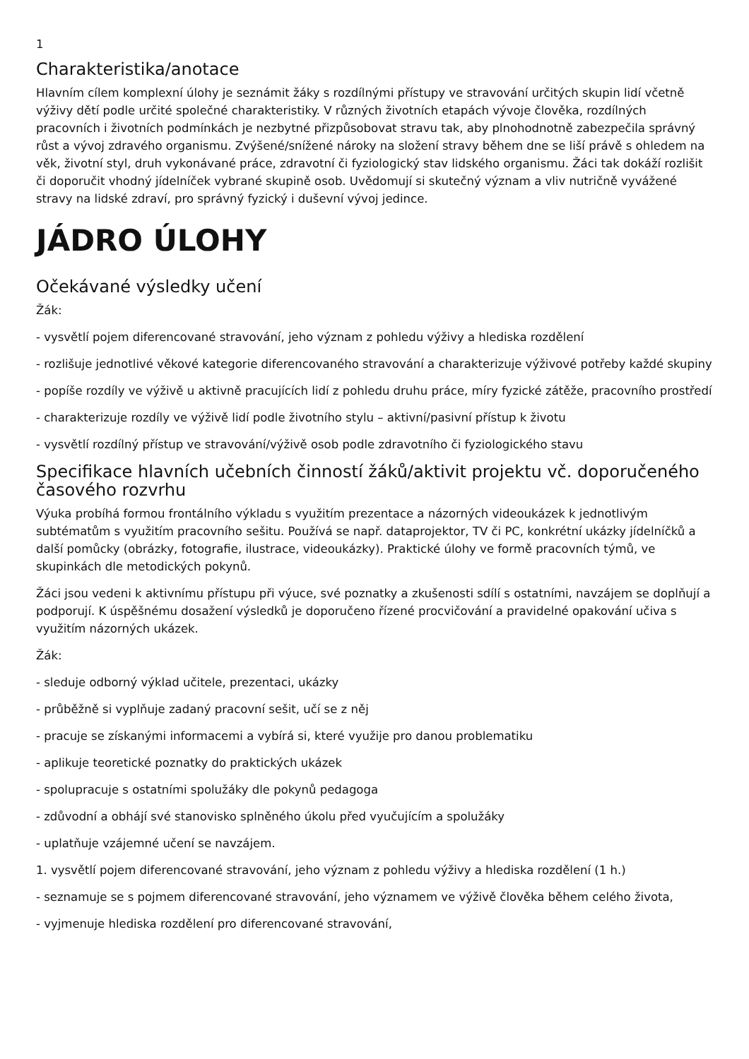1
Charakteristika/anotace
Hlavním cílem komplexní úlohy je seznámit žáky s rozdílnými přístupy ve stravování určitých skupin lidí včetně výživy dětí podle určité společné charakteristiky. V různých životních etapách vývoje člověka, rozdílných pracovních i životních podmínkách je nezbytné přizpůsobovat stravu tak, aby plnohodnotně zabezpečila správný růst a vývoj zdravého organismu. Zvýšené/snížené nároky na složení stravy během dne se liší právě s ohledem na věk, životní styl, druh vykonávané práce, zdravotní či fyziologický stav lidského organismu. Žáci tak dokáží rozlišit či doporučit vhodný jídelníček vybrané skupině osob. Uvědomují si skutečný význam a vliv nutričně vyvážené stravy na lidské zdraví, pro správný fyzický i duševní vývoj jedince.
JÁDRO ÚLOHY
Očekávané výsledky učení
Žák:
- vysvětlí pojem diferencované stravování, jeho význam z pohledu výživy a hlediska rozdělení
- rozlišuje jednotlivé věkové kategorie diferencovaného stravování a charakterizuje výživové potřeby každé skupiny
- popíše rozdíly ve výživě u aktivně pracujících lidí z pohledu druhu práce, míry fyzické zátěže, pracovního prostředí
- charakterizuje rozdíly ve výživě lidí podle životního stylu – aktivní/pasivní přístup k životu
- vysvětlí rozdílný přístup ve stravování/výživě osob podle zdravotního či fyziologického stavu
Specifikace hlavních učebních činností žáků/aktivit projektu vč. doporučeného časového rozvrhu
Výuka probíhá formou frontálního výkladu s využitím prezentace a názorných videoukázek k jednotlivým subtématům s využitím pracovního sešitu. Používá se např. dataprojektor, TV či PC, konkrétní ukázky jídelníčků a další pomůcky (obrázky, fotografie, ilustrace, videoukázky). Praktické úlohy ve formě pracovních týmů, ve skupinkách dle metodických pokynů.
Žáci jsou vedeni k aktivnímu přístupu při výuce, své poznatky a zkušenosti sdílí s ostatními, navzájem se doplňují a podporují. K úspěšnému dosažení výsledků je doporučeno řízené procvičování a pravidelné opakování učiva s využitím názorných ukázek.
Žák:
- sleduje odborný výklad učitele, prezentaci, ukázky
- průběžně si vyplňuje zadaný pracovní sešit, učí se z něj
- pracuje se získanými informacemi a vybírá si, které využije pro danou problematiku
- aplikuje teoretické poznatky do praktických ukázek
- spolupracuje s ostatními spolužáky dle pokynů pedagoga
- zdůvodní a obhájí své stanovisko splněného úkolu před vyučujícím a spolužáky
- uplatňuje vzájemné učení se navzájem.
1. vysvětlí pojem diferencované stravování, jeho význam z pohledu výživy a hlediska rozdělení (1 h.)
- seznamuje se s pojmem diferencované stravování, jeho významem ve výživě člověka během celého života,
- vyjmenuje hlediska rozdělení pro diferencované stravování,